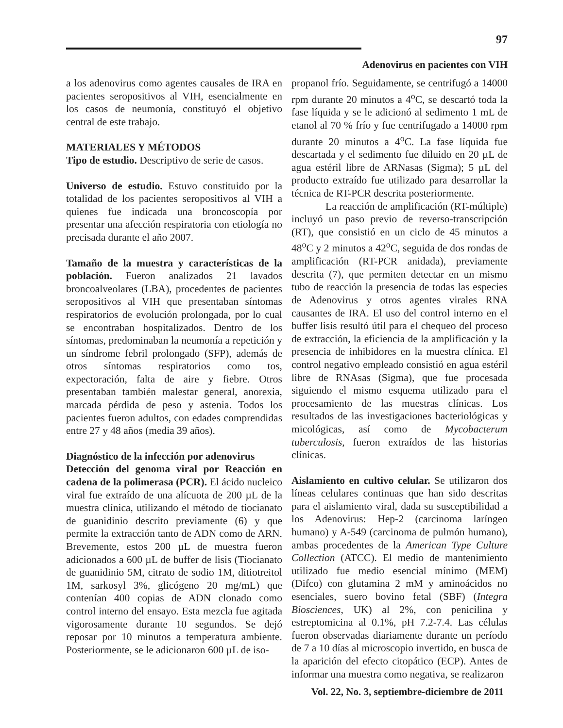97
Adenovirus en pacientes con VIH
a los adenovirus como agentes causales de IRA en pacientes seropositivos al VIH, esencialmente en los casos de neumonía, constituyó el objetivo central de este trabajo.
MATERIALES Y MÉTODOS
Tipo de estudio. Descriptivo de serie de casos.
Universo de estudio. Estuvo constituido por la totalidad de los pacientes seropositivos al VIH a quienes fue indicada una broncoscopía por presentar una afección respiratoria con etiología no precisada durante el año 2007.
Tamaño de la muestra y características de la población. Fueron analizados 21 lavados broncoalveolares (LBA), procedentes de pacientes seropositivos al VIH que presentaban síntomas respiratorios de evolución prolongada, por lo cual se encontraban hospitalizados. Dentro de los síntomas, predominaban la neumonía a repetición y un síndrome febril prolongado (SFP), además de otros síntomas respiratorios como tos, expectoración, falta de aire y fiebre. Otros presentaban también malestar general, anorexia, marcada pérdida de peso y astenia. Todos los pacientes fueron adultos, con edades comprendidas entre 27 y 48 años (media 39 años).
Diagnóstico de la infección por adenovirus
Detección del genoma viral por Reacción en cadena de la polimerasa (PCR). El ácido nucleico viral fue extraído de una alícuota de 200 µL de la muestra clínica, utilizando el método de tiocianato de guanidinio descrito previamente (6) y que permite la extracción tanto de ADN como de ARN. Brevemente, estos 200 µL de muestra fueron adicionados a 600 µL de buffer de lisis (Tiocianato de guanidinio 5M, citrato de sodio 1M, ditiotreitol 1M, sarkosyl 3%, glicógeno 20 mg/mL) que contenían 400 copias de ADN clonado como control interno del ensayo. Esta mezcla fue agitada vigorosamente durante 10 segundos. Se dejó reposar por 10 minutos a temperatura ambiente. Posteriormente, se le adicionaron 600 µL de iso-
propanol frío. Seguidamente, se centrifugó a 14000 rpm durante 20 minutos a 4<sup>o</sup>C, se descartó toda la fase líquida y se le adicionó al sedimento 1 mL de etanol al 70 % frío y fue centrifugado a 14000 rpm durante 20 minutos a 4<sup>o</sup>C. La fase líquida fue descartada y el sedimento fue diluido en 20 µL de agua estéril libre de ARNasas (Sigma); 5 µL del producto extraído fue utilizado para desarrollar la técnica de RT-PCR descrita posteriormente.
La reacción de amplificación (RT-múltiple) incluyó un paso previo de reverso-transcripción (RT), que consistió en un ciclo de 45 minutos a 48<sup>o</sup>C y 2 minutos a 42<sup>o</sup>C, seguida de dos rondas de amplificación (RT-PCR anidada), previamente descrita (7), que permiten detectar en un mismo tubo de reacción la presencia de todas las especies de Adenovirus y otros agentes virales RNA causantes de IRA. El uso del control interno en el buffer lisis resultó útil para el chequeo del proceso de extracción, la eficiencia de la amplificación y la presencia de inhibidores en la muestra clínica. El control negativo empleado consistió en agua estéril libre de RNAsas (Sigma), que fue procesada siguiendo el mismo esquema utilizado para el procesamiento de las muestras clínicas. Los resultados de las investigaciones bacteriológicas y micológicas, así como de Mycobacterum tuberculosis, fueron extraídos de las historias clínicas.
Aislamiento en cultivo celular. Se utilizaron dos líneas celulares continuas que han sido descritas para el aislamiento viral, dada su susceptibilidad a los Adenovirus: Hep-2 (carcinoma laríngeo humano) y A-549 (carcinoma de pulmón humano), ambas procedentes de la American Type Culture Collection (ATCC). El medio de mantenimiento utilizado fue medio esencial mínimo (MEM) (Difco) con glutamina 2 mM y aminoácidos no esenciales, suero bovino fetal (SBF) (Integra Biosciences, UK) al 2%, con penicilina y estreptomicina al 0.1%, pH 7.2-7.4. Las células fueron observadas diariamente durante un período de 7 a 10 días al microscopio invertido, en busca de la aparición del efecto citopático (ECP). Antes de informar una muestra como negativa, se realizaron
Vol. 22, No. 3, septiembre-diciembre de 2011